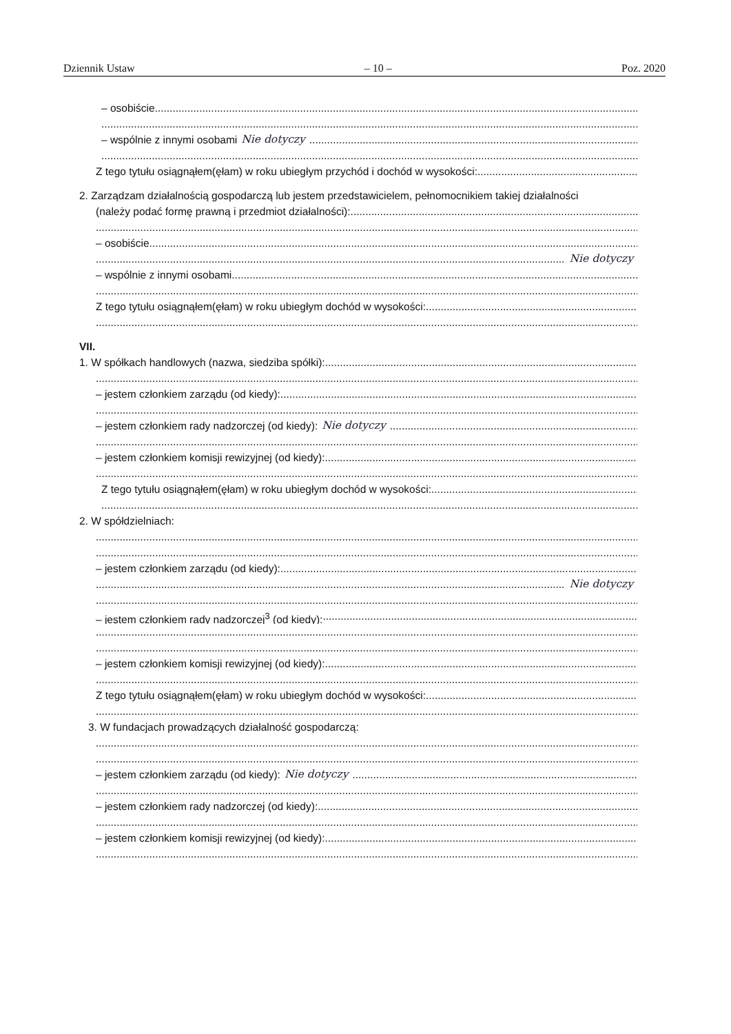Dziennik Ustaw – 10 – Poz. 2020
– osobiście
– wspólnie z innymi osobami Nie dotyczy
Z tego tytułu osiągnąłem(ęłam) w roku ubiegłym przychód i dochód w wysokości:
2. Zarządzam działalnością gospodarczą lub jestem przedstawicielem, pełnomocnikiem takiej działalności
(należy podać formę prawną i przedmiot działalności):
– osobiście
Nie dotyczy
– wspólnie z innymi osobami
Z tego tytułu osiągnąłem(ęłam) w roku ubiegłym dochód w wysokości:
VII.
1. W spółkach handlowych (nazwa, siedziba spółki):
– jestem członkiem zarządu (od kiedy):
– jestem członkiem rady nadzorczej (od kiedy): Nie dotyczy
– jestem członkiem komisji rewizyjnej (od kiedy):
Z tego tytułu osiągnąłem(ęłam) w roku ubiegłym dochód w wysokości:
2. W spółdzielniach:
– jestem członkiem zarządu (od kiedy):
Nie dotyczy
– jestem członkiem rady nadzorczej<sup>3</sup> (od kiedy):
– jestem członkiem komisji rewizyjnej (od kiedy):
Z tego tytułu osiągnąłem(ęłam) w roku ubiegłym dochód w wysokości:
3. W fundacjach prowadzących działalność gospodarczą:
– jestem członkiem zarządu (od kiedy): Nie dotyczy
– jestem członkiem rady nadzorczej (od kiedy):
– jestem członkiem komisji rewizyjnej (od kiedy):